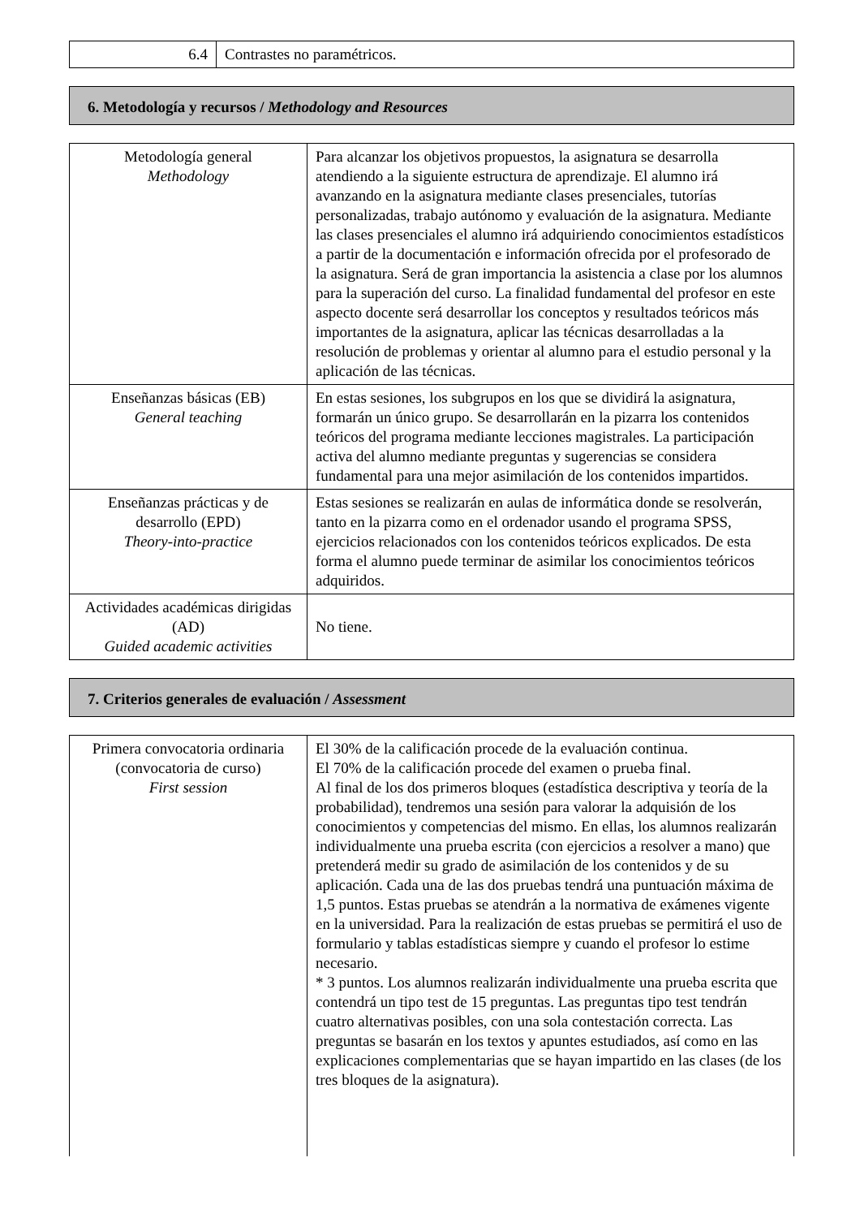| 6.4 | Contrastes no paramétricos. |
6. Metodología y recursos / Methodology and Resources
| Metodología general Methodology | Para alcanzar los objetivos propuestos, la asignatura se desarrolla atendiendo a la siguiente estructura de aprendizaje. El alumno irá avanzando en la asignatura mediante clases presenciales, tutorías personalizadas, trabajo autónomo y evaluación de la asignatura. Mediante las clases presenciales el alumno irá adquiriendo conocimientos estadísticos a partir de la documentación e información ofrecida por el profesorado de la asignatura. Será de gran importancia la asistencia a clase por los alumnos para la superación del curso. La finalidad fundamental del profesor en este aspecto docente será desarrollar los conceptos y resultados teóricos más importantes de la asignatura, aplicar las técnicas desarrolladas a la resolución de problemas y orientar al alumno para el estudio personal y la aplicación de las técnicas. |
| Enseñanzas básicas (EB) General teaching | En estas sesiones, los subgrupos en los que se dividirá la asignatura, formarán un único grupo. Se desarrollarán en la pizarra los contenidos teóricos del programa mediante lecciones magistrales. La participación activa del alumno mediante preguntas y sugerencias se considera fundamental para una mejor asimilación de los contenidos impartidos. |
| Enseñanzas prácticas y de desarrollo (EPD) Theory-into-practice | Estas sesiones se realizarán en aulas de informática donde se resolverán, tanto en la pizarra como en el ordenador usando el programa SPSS, ejercicios relacionados con los contenidos teóricos explicados. De esta forma el alumno puede terminar de asimilar los conocimientos teóricos adquiridos. |
| Actividades académicas dirigidas (AD) Guided academic activities | No tiene. |
7. Criterios generales de evaluación / Assessment
| Primera convocatoria ordinaria (convocatoria de curso) First session | El 30% de la calificación procede de la evaluación continua. El 70% de la calificación procede del examen o prueba final. Al final de los dos primeros bloques (estadística descriptiva y teoría de la probabilidad), tendremos una sesión para valorar la adquisión de los conocimientos y competencias del mismo. En ellas, los alumnos realizarán individualmente una prueba escrita (con ejercicios a resolver a mano) que pretenderá medir su grado de asimilación de los contenidos y de su aplicación. Cada una de las dos pruebas tendrá una puntuación máxima de 1,5 puntos. Estas pruebas se atendrán a la normativa de exámenes vigente en la universidad. Para la realización de estas pruebas se permitirá el uso de formulario y tablas estadísticas siempre y cuando el profesor lo estime necesario. * 3 puntos. Los alumnos realizarán individualmente una prueba escrita que contendrá un tipo test de 15 preguntas. Las preguntas tipo test tendrán cuatro alternativas posibles, con una sola contestación correcta. Las preguntas se basarán en los textos y apuntes estudiados, así como en las explicaciones complementarias que se hayan impartido en las clases (de los tres bloques de la asignatura). |